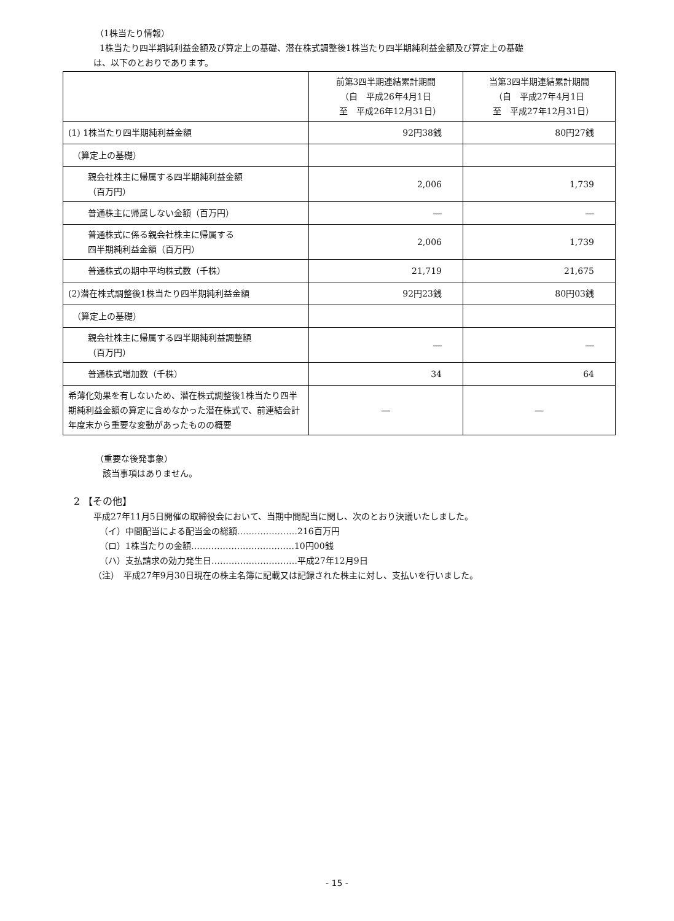（1株当たり情報）
1株当たり四半期純利益金額及び算定上の基礎、潜在株式調整後1株当たり四半期純利益金額及び算定上の基礎
は、以下のとおりであります。
| | 前第3四半期連結累計期間 （自 平成26年4月1日 至 平成26年12月31日） | 当第3四半期連結累計期間 （自 平成27年4月1日 至 平成27年12月31日） |
| --- | --- | --- |
| (1) 1株当たり四半期純利益金額 | 92円38銭 | 80円27銭 |
| （算定上の基礎） | | |
| 親会社株主に帰属する四半期純利益金額 （百万円） | 2,006 | 1,739 |
| 普通株主に帰属しない金額（百万円） | ― | ― |
| 普通株式に係る親会社株主に帰属する 四半期純利益金額（百万円） | 2,006 | 1,739 |
| 普通株式の期中平均株式数（千株） | 21,719 | 21,675 |
| (2)潜在株式調整後1株当たり四半期純利益金額 | 92円23銭 | 80円03銭 |
| （算定上の基礎） | | |
| 親会社株主に帰属する四半期純利益調整額 （百万円） | ― | ― |
| 普通株式増加数（千株） | 34 | 64 |
| 希薄化効果を有しないため、潜在株式調整後1株当たり四半期純利益金額の算定に含めなかった潜在株式で、前連結会計年度末から重要な変動があったものの概要 | ― | ― |
（重要な後発事象）
該当事項はありません。
2 【その他】
平成27年11月5日開催の取締役会において、当期中間配当に関し、次のとおり決議いたしました。
（イ）中間配当による配当金の総額…………………216百万円
（ロ）1株当たりの金額………………………………10円00銭
（ハ）支払請求の効力発生日…………………………平成27年12月9日
（注）　平成27年9月30日現在の株主名簿に記載又は記録された株主に対し、支払いを行いました。
- 15 -